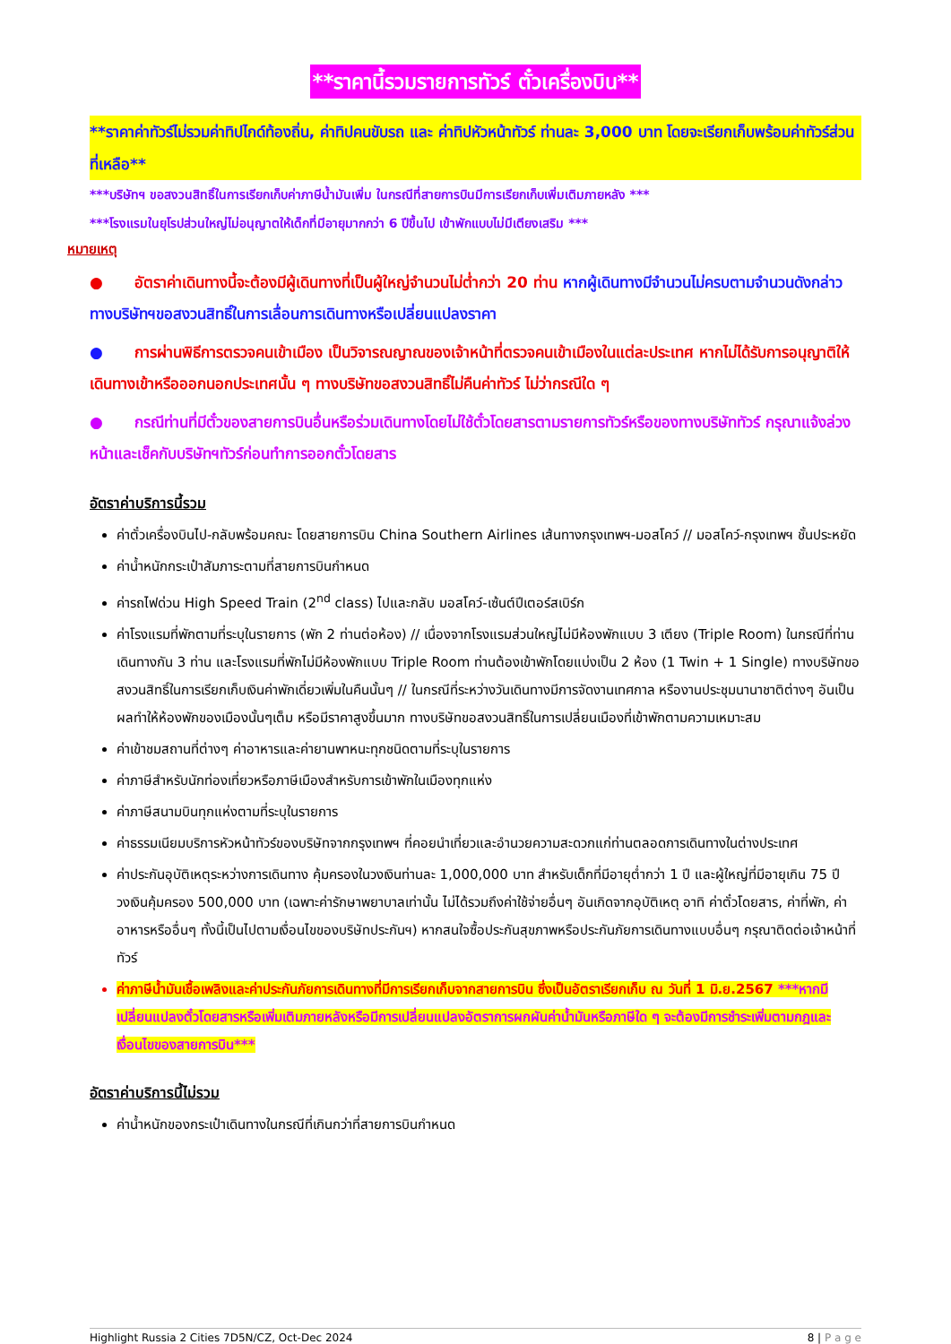**ราคานี้รวมรายการทัวร์ ตั๋วเครื่องบิน**
**ราคาค่าทัวร์ไม่รวมค่าทิปไกด์ท้องถิ่น, ค่าทิปคนขับรถ และ ค่าทิปหัวหน้าทัวร์ ท่านละ 3,000 บาท โดยจะเรียกเก็บพร้อมค่าทัวร์ส่วนที่เหลือ**
***บริษัทฯ ขอสงวนสิทธิ์ในการเรียกเก็บค่าภาษีน้ำมันเพิ่ม ในกรณีที่สายการบินมีการเรียกเก็บเพิ่มเติมภายหลัง ***
***โรงแรมในยุโรปส่วนใหญ่ไม่อนุญาตให้เด็กที่มีอายุมากกว่า 6 ปีขึ้นไป เข้าพักแบบไม่มีเตียงเสริม ***
หมายเหตุ
● อัตราค่าเดินทางนี้จะต้องมีผู้เดินทางที่เป็นผู้ใหญ่จำนวนไม่ต่ำกว่า 20 ท่าน หากผู้เดินทางมีจำนวนไม่ครบตามจำนวนดังกล่าว ทางบริษัทฯขอสงวนสิทธิ์ในการเลื่อนการเดินทางหรือเปลี่ยนแปลงราคา
● การผ่านพิธีการตรวจคนเข้าเมือง เป็นวิจารณญาณของเจ้าหน้าที่ตรวจคนเข้าเมืองในแต่ละประเทศ หากไม่ได้รับการอนุญาติให้เดินทางเข้าหรือออกนอกประเทศนั้น ๆ ทางบริษัทขอสงวนสิทธิ์ไม่คืนค่าทัวร์ ไม่ว่ากรณีใด ๆ
● กรณีท่านที่มีตั๋วของสายการบินอื่นหรือร่วมเดินทางโดยไม่ใช้ตั๋วโดยสารตามรายการทัวร์หรือของทางบริษัททัวร์ กรุณาแจ้งล่วงหน้าและเช็คกับบริษัทฯทัวร์ก่อนทำการออกตั๋วโดยสาร
อัตราค่าบริการนี้รวม
ค่าตั๋วเครื่องบินไป-กลับพร้อมคณะ โดยสายการบิน China Southern Airlines เส้นทางกรุงเทพฯ-มอสโคว์ // มอสโคว์-กรุงเทพฯ ชั้นประหยัด
ค่าน้ำหนักกระเป๋าสัมภาระตามที่สายการบินกำหนด
ค่ารถไฟด่วน High Speed Train (2<sup>nd</sup> class) ไปและกลับ มอสโคว์-เซ้นต์ปีเตอร์สเบิร์ก
ค่าโรงแรมที่พักตามที่ระบุในรายการ (พัก 2 ท่านต่อห้อง) // เนื่องจากโรงแรมส่วนใหญ่ไม่มีห้องพักแบบ 3 เตียง (Triple Room) ในกรณีที่ท่านเดินทางกัน 3 ท่าน และโรงแรมที่พักไม่มีห้องพักแบบ Triple Room ท่านต้องเข้าพักโดยแบ่งเป็น 2 ห้อง (1 Twin + 1 Single) ทางบริษัทขอสงวนสิทธิ์ในการเรียกเก็บเงินค่าพักเดี่ยวเพิ่มในคืนนั้นๆ // ในกรณีที่ระหว่างวันเดินทางมีการจัดงานเทศกาล หรืองานประชุมนานาชาติต่างๆ อันเป็นผลทำให้ห้องพักของเมืองนั้นๆเต็ม หรือมีราคาสูงขึ้นมาก ทางบริษัทขอสงวนสิทธิ์ในการเปลี่ยนเมืองที่เข้าพักตามความเหมาะสม
ค่าเข้าชมสถานที่ต่างๆ ค่าอาหารและค่ายานพาหนะทุกชนิดตามที่ระบุในรายการ
ค่าภาษีสำหรับนักท่องเที่ยวหรือภาษีเมืองสำหรับการเข้าพักในเมืองทุกแห่ง
ค่าภาษีสนามบินทุกแห่งตามที่ระบุในรายการ
ค่าธรรมเนียมบริการหัวหน้าทัวร์ของบริษัทจากกรุงเทพฯ ที่คอยนำเที่ยวและอำนวยความสะดวกแก่ท่านตลอดการเดินทางในต่างประเทศ
ค่าประกันอุบัติเหตุระหว่างการเดินทาง คุ้มครองในวงเงินท่านละ 1,000,000 บาท สำหรับเด็กที่มีอายุต่ำกว่า 1 ปี และผู้ใหญ่ที่มีอายุเกิน 75 ปี วงเงินคุ้มครอง 500,000 บาท (เฉพาะค่ารักษาพยาบาลเท่านั้น ไม่ได้รวมถึงค่าใช้จ่ายอื่นๆ อันเกิดจากอุบัติเหตุ อาทิ ค่าตั๋วโดยสาร, ค่าที่พัก, ค่าอาหารหรืออื่นๆ ทั้งนี้เป็นไปตามเงื่อนไขของบริษัทประกันฯ) หากสนใจซื้อประกันสุขภาพหรือประกันภัยการเดินทางแบบอื่นๆ กรุณาติดต่อเจ้าหน้าที่ทัวร์
ค่าภาษีน้ำมันเชื้อเพลิงและค่าประกันภัยการเดินทางที่มีการเรียกเก็บจากสายการบิน ซึ่งเป็นอัตราเรียกเก็บ ณ วันที่ 1 มิ.ย.2567 ***หากมีเปลี่ยนแปลงตั๋วโดยสารหรือเพิ่มเติมภายหลังหรือมีการเปลี่ยนแปลงอัตราการผกผันค่าน้ำมันหรือภาษีใด ๆ จะต้องมีการชำระเพิ่มตามกฎและเงื่อนไขของสายการบิน***
อัตราค่าบริการนี้ไม่รวม
ค่าน้ำหนักของกระเป๋าเดินทางในกรณีที่เกินกว่าที่สายการบินกำหนด
Highlight Russia 2 Cities 7D5N/CZ, Oct-Dec 2024 8 | P a g e